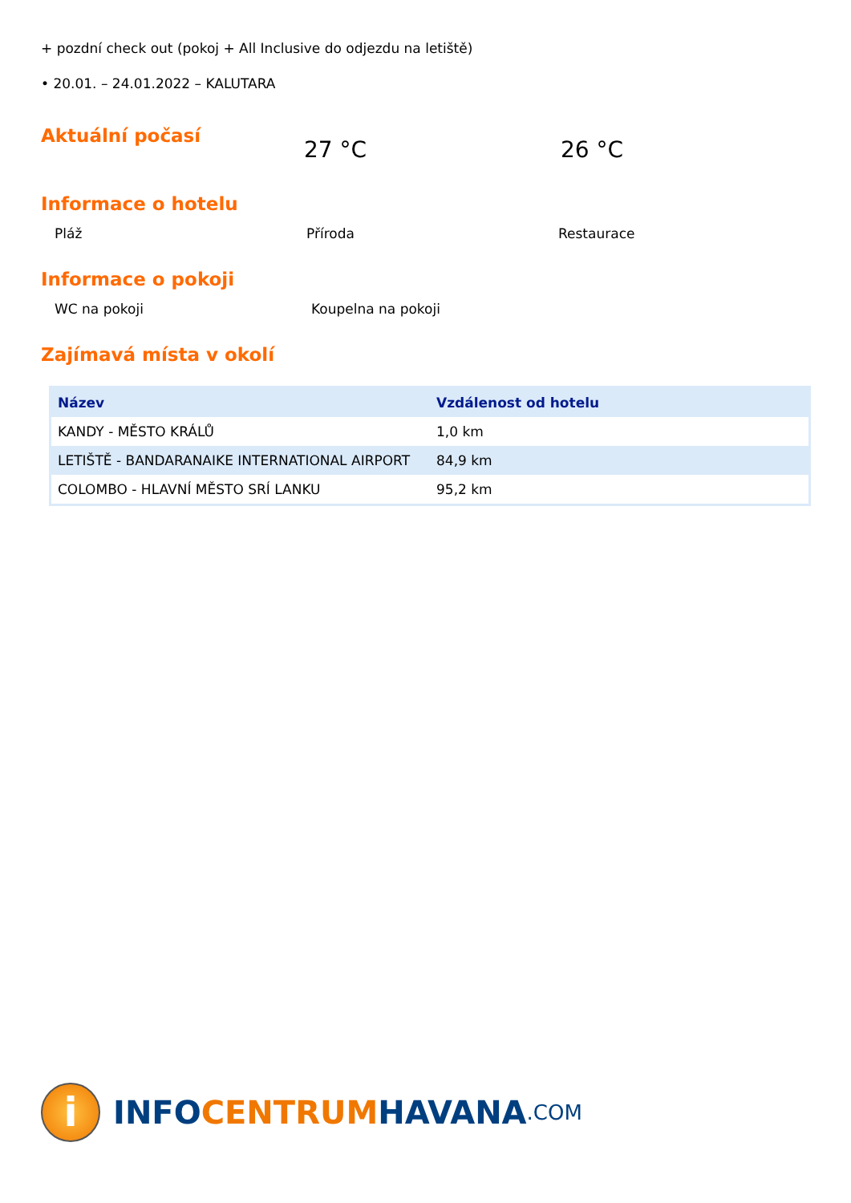+ pozdní check out (pokoj + All Inclusive do odjezdu na letiště)
• 20.01. – 24.01.2022 – KALUTARA
Aktuální počasí
27 °C 26 °C
Informace o hotelu
Pláž Příroda Restaurace
Informace o pokoji
WC na pokoji Koupelna na pokoji
Zajímavá místa v okolí
| Název | Vzdálenost od hotelu |
| --- | --- |
| KANDY - MĚSTO KRÁLŮ | 1,0 km |
| LETIŠTĚ - BANDARANAIKE INTERNATIONAL AIRPORT | 84,9 km |
| COLOMBO - HLAVNÍ MĚSTO SRÍ LANKU | 95,2 km |
i
INFO CENTRUM HAVANA.COM